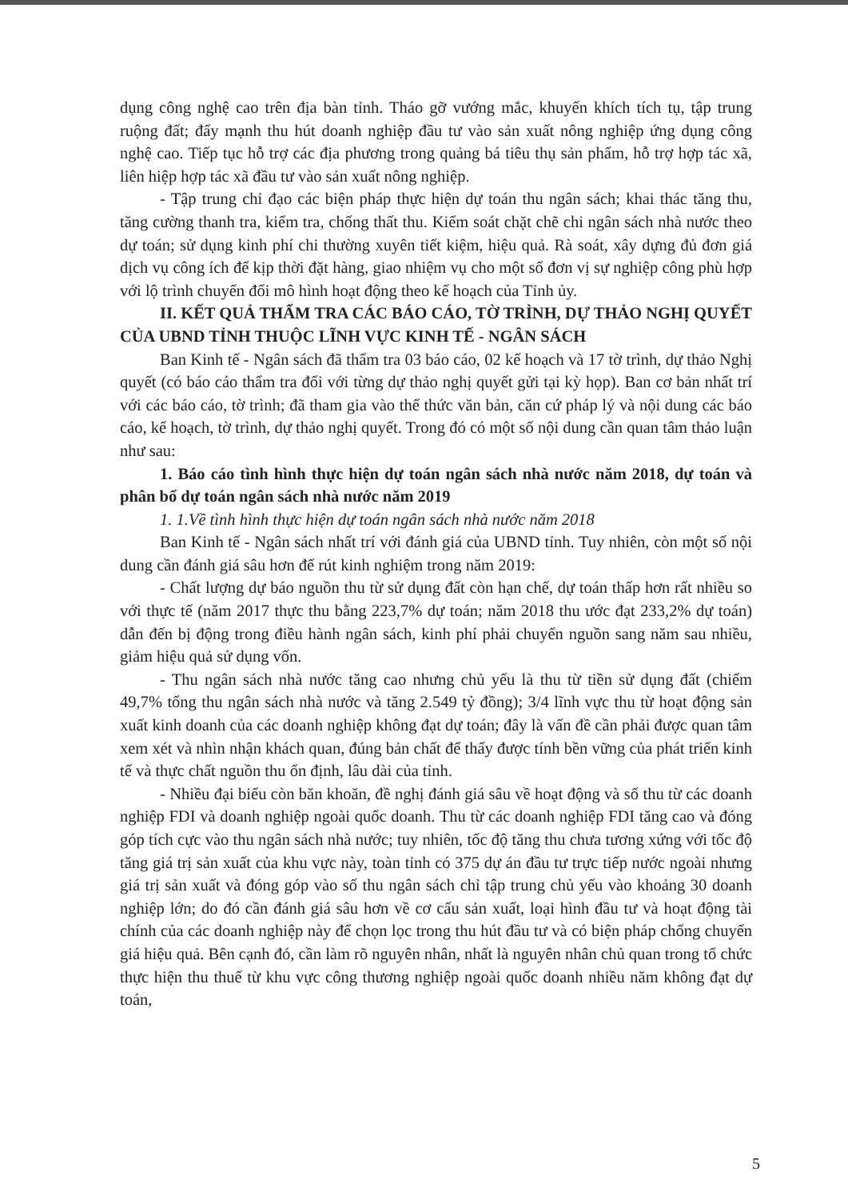dụng công nghệ cao trên địa bàn tỉnh. Tháo gỡ vướng mắc, khuyến khích tích tụ, tập trung ruộng đất; đẩy mạnh thu hút doanh nghiệp đầu tư vào sản xuất nông nghiệp ứng dụng công nghệ cao. Tiếp tục hỗ trợ các địa phương trong quảng bá tiêu thụ sản phẩm, hỗ trợ hợp tác xã, liên hiệp hợp tác xã đầu tư vào sản xuất nông nghiệp.
- Tập trung chỉ đạo các biện pháp thực hiện dự toán thu ngân sách; khai thác tăng thu, tăng cường thanh tra, kiểm tra, chống thất thu. Kiểm soát chặt chẽ chi ngân sách nhà nước theo dự toán; sử dụng kinh phí chi thường xuyên tiết kiệm, hiệu quả. Rà soát, xây dựng đủ đơn giá dịch vụ công ích để kịp thời đặt hàng, giao nhiệm vụ cho một số đơn vị sự nghiệp công phù hợp với lộ trình chuyển đổi mô hình hoạt động theo kế hoạch của Tỉnh ủy.
II. KẾT QUẢ THẨM TRA CÁC BÁO CÁO, TỜ TRÌNH, DỰ THẢO NGHỊ QUYẾT CỦA UBND TỈNH THUỘC LĨNH VỰC KINH TẾ - NGÂN SÁCH
Ban Kinh tế - Ngân sách đã thẩm tra 03 báo cáo, 02 kế hoạch và 17 tờ trình, dự thảo Nghị quyết (có báo cáo thẩm tra đối với từng dự thảo nghị quyết gửi tại kỳ họp). Ban cơ bản nhất trí với các báo cáo, tờ trình; đã tham gia vào thể thức văn bản, căn cứ pháp lý và nội dung các báo cáo, kế hoạch, tờ trình, dự thảo nghị quyết. Trong đó có một số nội dung cần quan tâm thảo luận như sau:
1. Báo cáo tình hình thực hiện dự toán ngân sách nhà nước năm 2018, dự toán và phân bổ dự toán ngân sách nhà nước năm 2019
1. 1.Về tình hình thực hiện dự toán ngân sách nhà nước năm 2018
Ban Kinh tế - Ngân sách nhất trí với đánh giá của UBND tỉnh. Tuy nhiên, còn một số nội dung cần đánh giá sâu hơn để rút kinh nghiệm trong năm 2019:
- Chất lượng dự báo nguồn thu từ sử dụng đất còn hạn chế, dự toán thấp hơn rất nhiều so với thực tế (năm 2017 thực thu bằng 223,7% dự toán; năm 2018 thu ước đạt 233,2% dự toán) dẫn đến bị động trong điều hành ngân sách, kinh phí phải chuyển nguồn sang năm sau nhiều, giảm hiệu quả sử dụng vốn.
- Thu ngân sách nhà nước tăng cao nhưng chủ yếu là thu từ tiền sử dụng đất (chiếm 49,7% tổng thu ngân sách nhà nước và tăng 2.549 tỷ đồng); 3/4 lĩnh vực thu từ hoạt động sản xuất kinh doanh của các doanh nghiệp không đạt dự toán; đây là vấn đề cần phải được quan tâm xem xét và nhìn nhận khách quan, đúng bản chất để thấy được tính bền vững của phát triển kinh tế và thực chất nguồn thu ổn định, lâu dài của tỉnh.
- Nhiều đại biểu còn băn khoăn, đề nghị đánh giá sâu về hoạt động và số thu từ các doanh nghiệp FDI và doanh nghiệp ngoài quốc doanh. Thu từ các doanh nghiệp FDI tăng cao và đóng góp tích cực vào thu ngân sách nhà nước; tuy nhiên, tốc độ tăng thu chưa tương xứng với tốc độ tăng giá trị sản xuất của khu vực này, toàn tỉnh có 375 dự án đầu tư trực tiếp nước ngoài nhưng giá trị sản xuất và đóng góp vào số thu ngân sách chỉ tập trung chủ yếu vào khoảng 30 doanh nghiệp lớn; do đó cần đánh giá sâu hơn về cơ cấu sản xuất, loại hình đầu tư và hoạt động tài chính của các doanh nghiệp này để chọn lọc trong thu hút đầu tư và có biện pháp chống chuyển giá hiệu quả. Bên cạnh đó, cần làm rõ nguyên nhân, nhất là nguyên nhân chủ quan trong tổ chức thực hiện thu thuế từ khu vực công thương nghiệp ngoài quốc doanh nhiều năm không đạt dự toán,
5